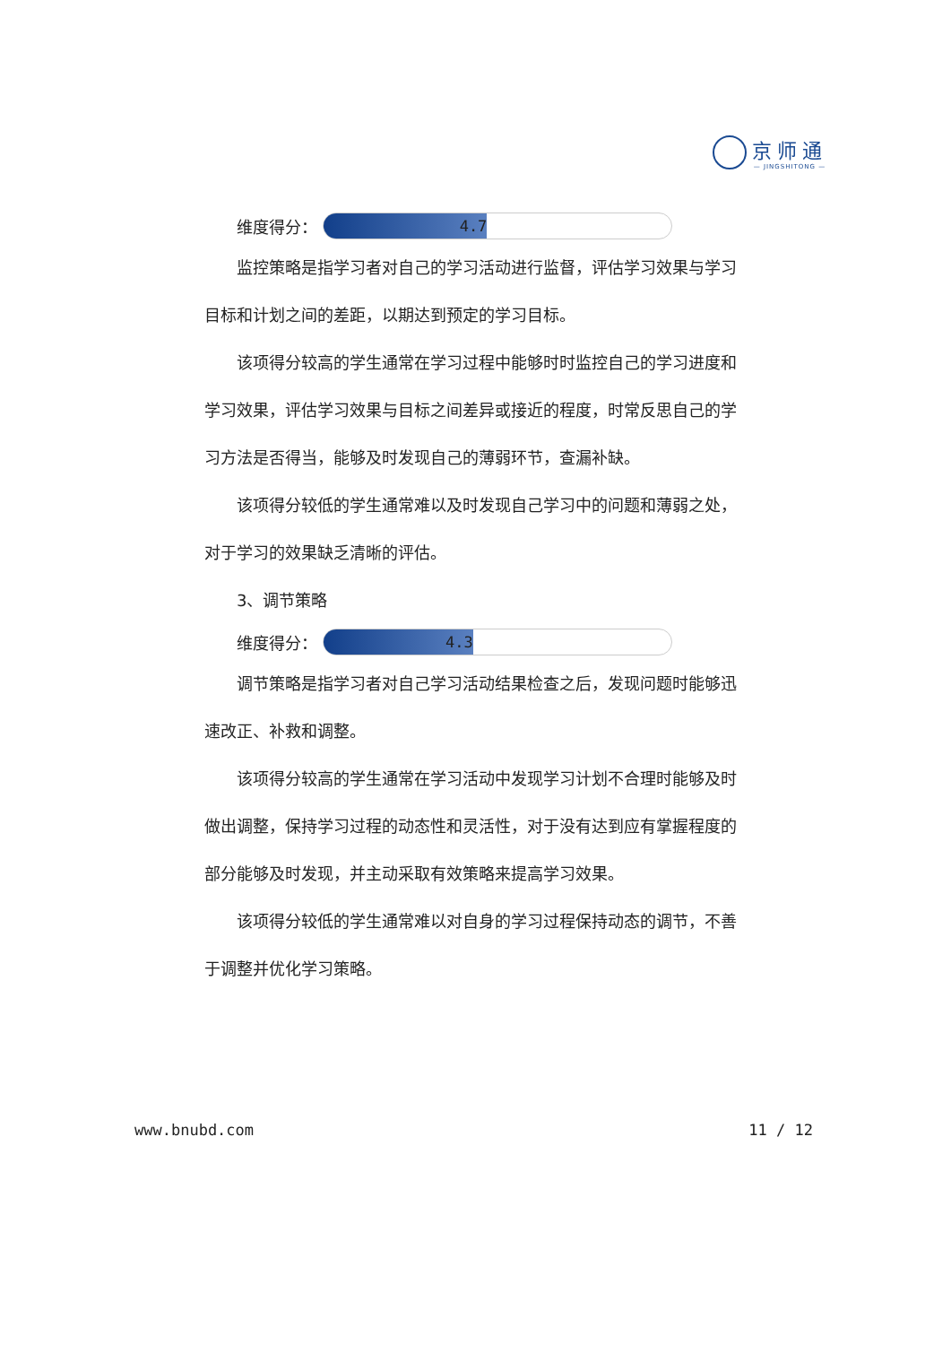京师通
— JINGSHITONG —
维度得分：
4.7
监控策略是指学习者对自己的学习活动进行监督，评估学习效果与学习目标和计划之间的差距，以期达到预定的学习目标。
该项得分较高的学生通常在学习过程中能够时时监控自己的学习进度和学习效果，评估学习效果与目标之间差异或接近的程度，时常反思自己的学习方法是否得当，能够及时发现自己的薄弱环节，查漏补缺。
该项得分较低的学生通常难以及时发现自己学习中的问题和薄弱之处，对于学习的效果缺乏清晰的评估。
3、调节策略
维度得分：
4.3
调节策略是指学习者对自己学习活动结果检查之后，发现问题时能够迅速改正、补救和调整。
该项得分较高的学生通常在学习活动中发现学习计划不合理时能够及时做出调整，保持学习过程的动态性和灵活性，对于没有达到应有掌握程度的部分能够及时发现，并主动采取有效策略来提高学习效果。
该项得分较低的学生通常难以对自身的学习过程保持动态的调节，不善于调整并优化学习策略。
www.bnubd.com 11 / 12